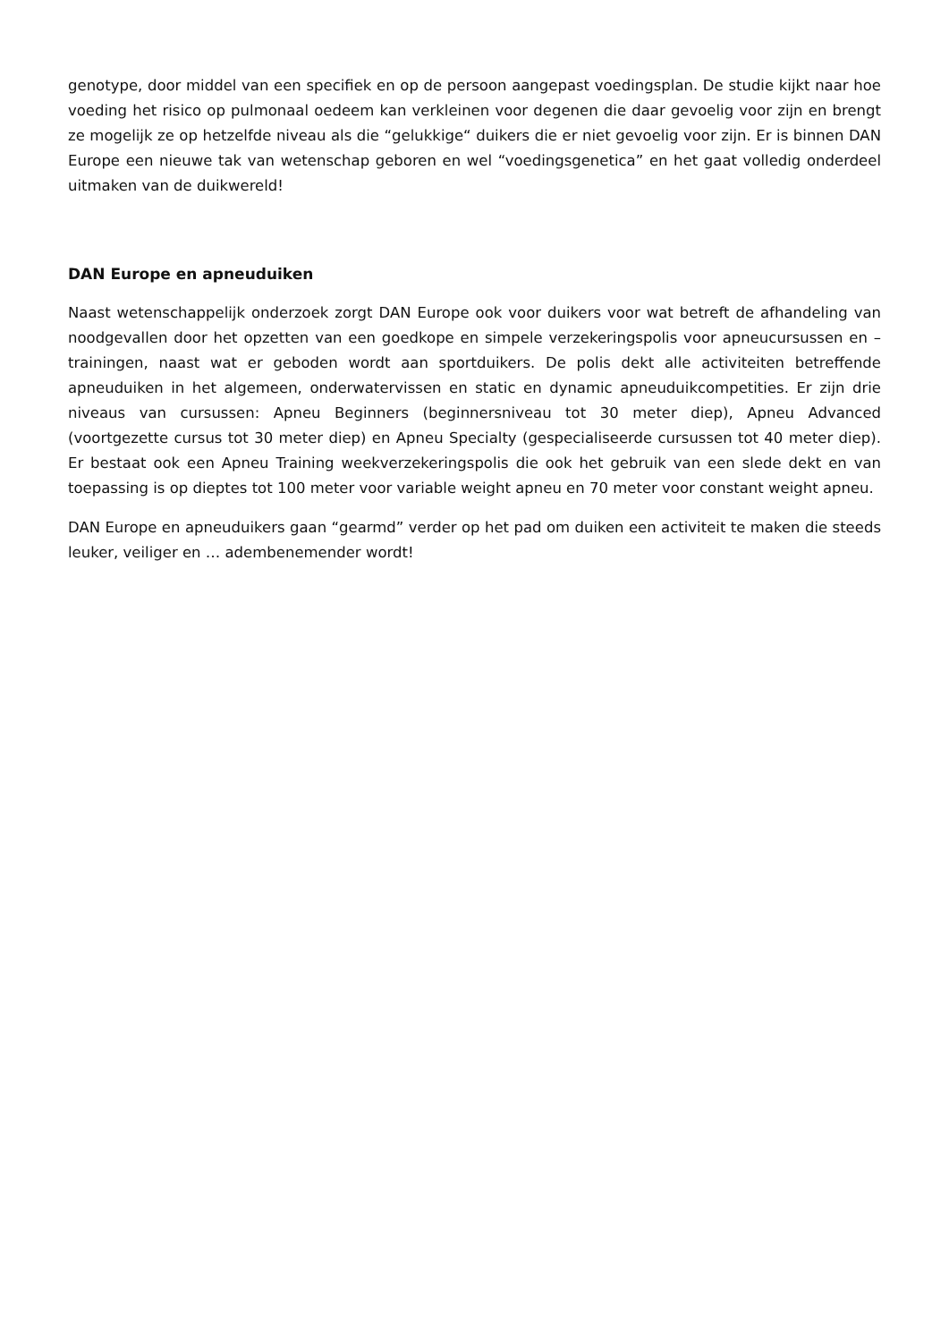genotype, door middel van een specifiek en op de persoon aangepast voedingsplan. De studie kijkt naar hoe voeding het risico op pulmonaal oedeem kan verkleinen voor degenen die daar gevoelig voor zijn en brengt ze mogelijk ze op hetzelfde niveau als die “gelukkige“ duikers die er niet gevoelig voor zijn. Er is binnen DAN Europe een nieuwe tak van wetenschap geboren en wel “voedingsgenetica” en het gaat volledig onderdeel uitmaken van de duikwereld!
DAN Europe en apneuduiken
Naast wetenschappelijk onderzoek zorgt DAN Europe ook voor duikers voor wat betreft de afhandeling van noodgevallen door het opzetten van een goedkope en simpele verzekeringspolis voor apneucursussen en –trainingen, naast wat er geboden wordt aan sportduikers. De polis dekt alle activiteiten betreffende apneuduiken in het algemeen, onderwatervissen en static en dynamic apneuduikcompetities. Er zijn drie niveaus van cursussen: Apneu Beginners (beginnersniveau tot 30 meter diep), Apneu Advanced (voortgezette cursus tot 30 meter diep) en Apneu Specialty (gespecialiseerde cursussen tot 40 meter diep). Er bestaat ook een Apneu Training weekverzekeringspolis die ook het gebruik van een slede dekt en van toepassing is op dieptes tot 100 meter voor variable weight apneu en 70 meter voor constant weight apneu.
DAN Europe en apneuduikers gaan “gearmd” verder op het pad om duiken een activiteit te maken die steeds leuker, veiliger en … adembenemender wordt!